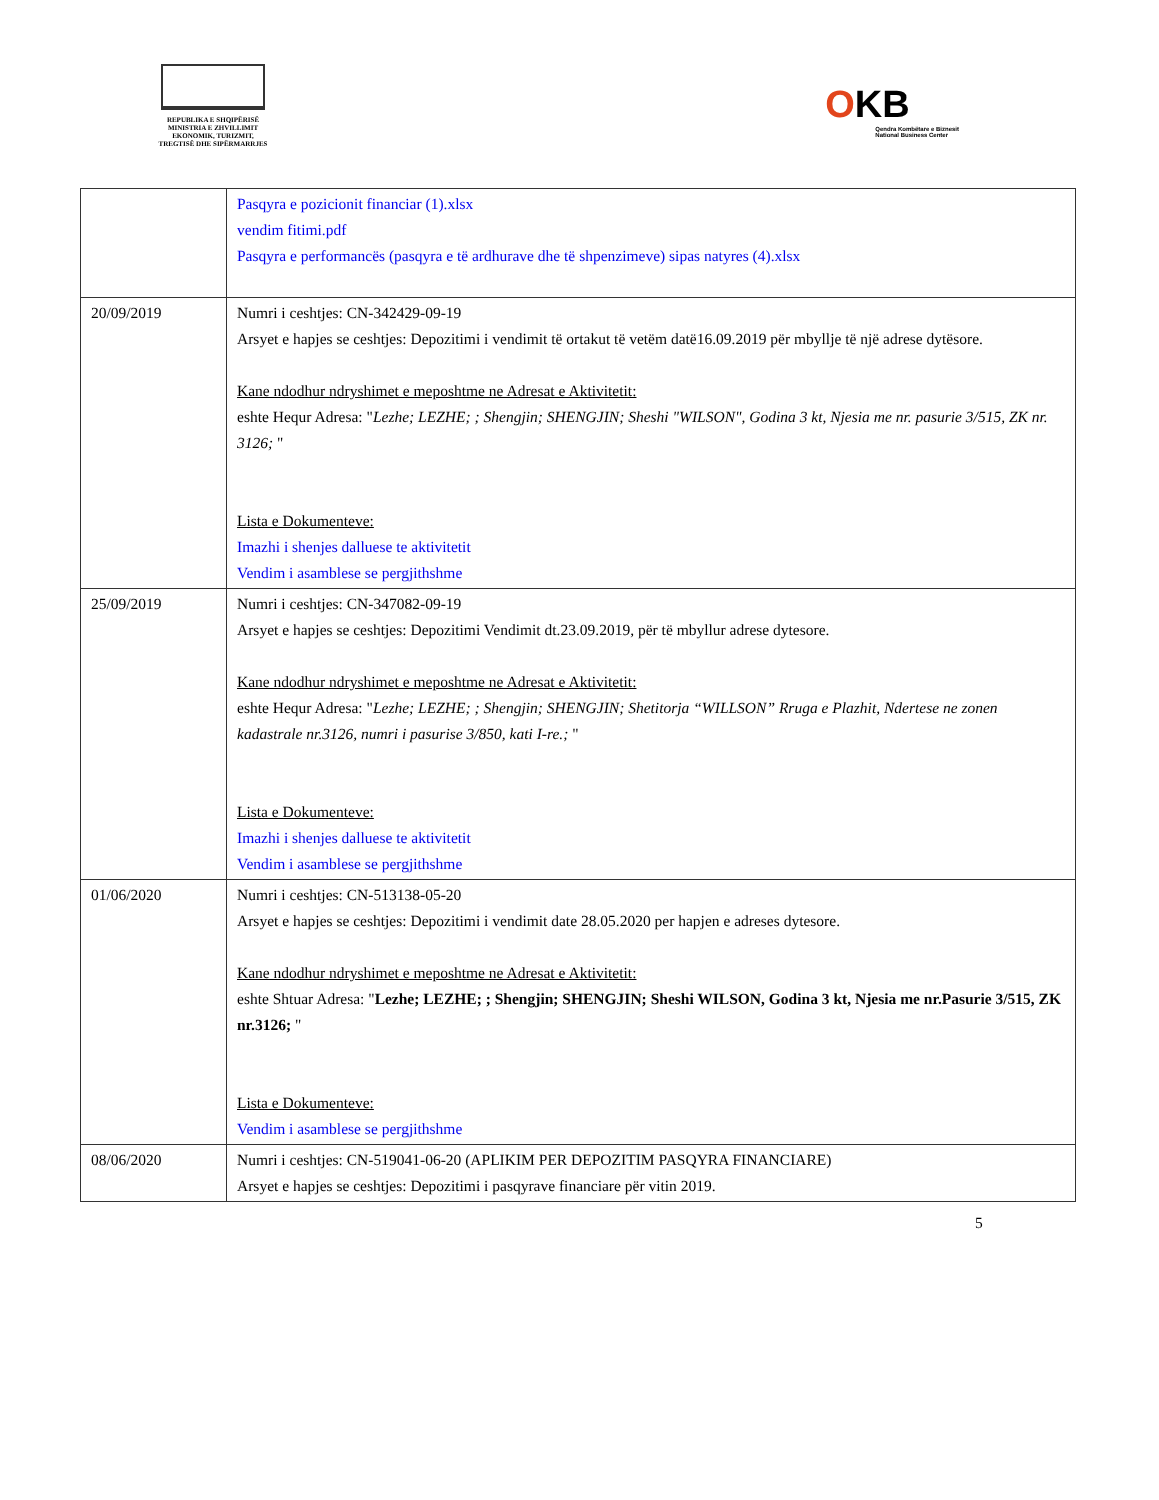REPUBLIKA E SHQIPËRISË
MINISTRIA E ZHVILLIMIT
EKONOMIK, TURIZMIT,
TREGTISË DHE SIPËRMARRJES
OKB
Qendra Kombëtare e Biznesit
National Business Center
| | Pasqyra e pozicionit financiar (1).xlsx vendim fitimi.pdf Pasqyra e performancës (pasqyra e të ardhurave dhe të shpenzimeve) sipas natyres (4).xlsx |
| 20/09/2019 | Numri i ceshtjes: CN-342429-09-19 Arsyet e hapjes se ceshtjes: Depozitimi i vendimit të ortakut të vetëm datë16.09.2019 për mbyllje të një adrese dytësore. Kane ndodhur ndryshimet e meposhtme ne Adresat e Aktivitetit: eshte Hequr Adresa: " Lezhe; LEZHE; ; Shengjin; SHENGJIN; Sheshi "WILSON", Godina 3 kt, Njesia me nr. pasurie 3/515, ZK nr. 3126; " Lista e Dokumenteve: Imazhi i shenjes dalluese te aktivitetit Vendim i asamblese se pergjithshme |
| 25/09/2019 | Numri i ceshtjes: CN-347082-09-19 Arsyet e hapjes se ceshtjes: Depozitimi Vendimit dt.23.09.2019, për të mbyllur adrese dytesore. Kane ndodhur ndryshimet e meposhtme ne Adresat e Aktivitetit: eshte Hequr Adresa: " Lezhe; LEZHE; ; Shengjin; SHENGJIN; Shetitorja “WILLSON” Rruga e Plazhit, Ndertese ne zonen kadastrale nr.3126, numri i pasurise 3/850, kati I-re.; " Lista e Dokumenteve: Imazhi i shenjes dalluese te aktivitetit Vendim i asamblese se pergjithshme |
| 01/06/2020 | Numri i ceshtjes: CN-513138-05-20 Arsyet e hapjes se ceshtjes: Depozitimi i vendimit date 28.05.2020 per hapjen e adreses dytesore. Kane ndodhur ndryshimet e meposhtme ne Adresat e Aktivitetit: eshte Shtuar Adresa: " Lezhe; LEZHE; ; Shengjin; SHENGJIN; Sheshi WILSON, Godina 3 kt, Njesia me nr.Pasurie 3/515, ZK nr.3126; " Lista e Dokumenteve: Vendim i asamblese se pergjithshme |
| 08/06/2020 | Numri i ceshtjes: CN-519041-06-20 (APLIKIM PER DEPOZITIM PASQYRA FINANCIARE) Arsyet e hapjes se ceshtjes: Depozitimi i pasqyrave financiare për vitin 2019. |
5